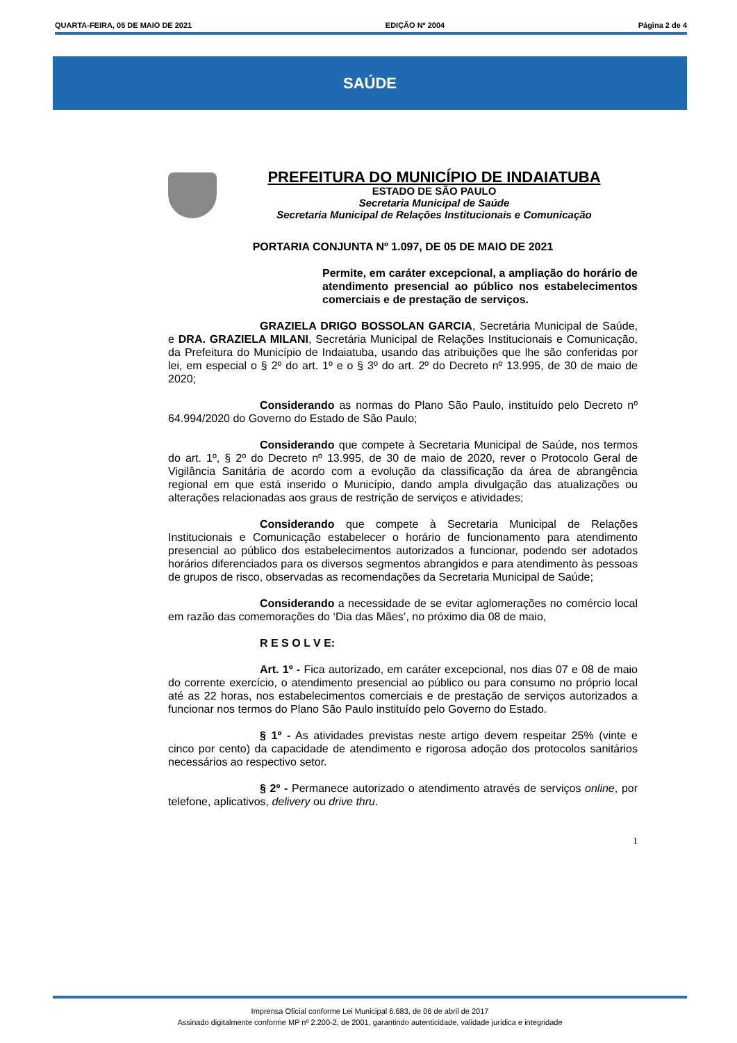QUARTA-FEIRA, 05 DE MAIO DE 2021 EDIÇÃO Nº 2004 Página 2 de 4
SAÚDE
PREFEITURA DO MUNICÍPIO DE INDAIATUBA
ESTADO DE SÃO PAULO
Secretaria Municipal de Saúde
Secretaria Municipal de Relações Institucionais e Comunicação
PORTARIA CONJUNTA Nº 1.097, DE 05 DE MAIO DE 2021
Permite, em caráter excepcional, a ampliação do horário de atendimento presencial ao público nos estabelecimentos comerciais e de prestação de serviços.
GRAZIELA DRIGO BOSSOLAN GARCIA, Secretária Municipal de Saúde, e DRA. GRAZIELA MILANI, Secretária Municipal de Relações Institucionais e Comunicação, da Prefeitura do Município de Indaiatuba, usando das atribuições que lhe são conferidas por lei, em especial o § 2º do art. 1º e o § 3º do art. 2º do Decreto nº 13.995, de 30 de maio de 2020;
Considerando as normas do Plano São Paulo, instituído pelo Decreto nº 64.994/2020 do Governo do Estado de São Paulo;
Considerando que compete à Secretaria Municipal de Saúde, nos termos do art. 1º, § 2º do Decreto nº 13.995, de 30 de maio de 2020, rever o Protocolo Geral de Vigilância Sanitária de acordo com a evolução da classificação da área de abrangência regional em que está inserido o Município, dando ampla divulgação das atualizações ou alterações relacionadas aos graus de restrição de serviços e atividades;
Considerando que compete à Secretaria Municipal de Relações Institucionais e Comunicação estabelecer o horário de funcionamento para atendimento presencial ao público dos estabelecimentos autorizados a funcionar, podendo ser adotados horários diferenciados para os diversos segmentos abrangidos e para atendimento às pessoas de grupos de risco, observadas as recomendações da Secretaria Municipal de Saúde;
Considerando a necessidade de se evitar aglomerações no comércio local em razão das comemorações do ‘Dia das Mães’, no próximo dia 08 de maio,
R E S O L V E:
Art. 1º - Fica autorizado, em caráter excepcional, nos dias 07 e 08 de maio do corrente exercício, o atendimento presencial ao público ou para consumo no próprio local até as 22 horas, nos estabelecimentos comerciais e de prestação de serviços autorizados a funcionar nos termos do Plano São Paulo instituído pelo Governo do Estado.
§ 1º - As atividades previstas neste artigo devem respeitar 25% (vinte e cinco por cento) da capacidade de atendimento e rigorosa adoção dos protocolos sanitários necessários ao respectivo setor.
§ 2º - Permanece autorizado o atendimento através de serviços online, por telefone, aplicativos, delivery ou drive thru.
1
Imprensa Oficial conforme Lei Municipal 6.683, de 06 de abril de 2017
Assinado digitalmente conforme MP nº 2.200-2, de 2001, garantindo autenticidade, validade jurídica e integridade